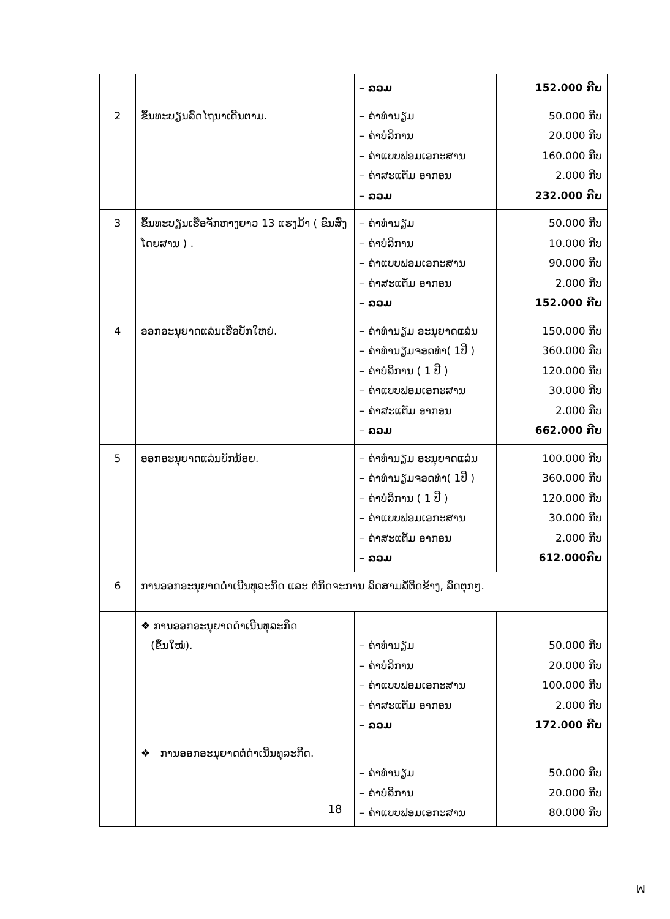| | | – ລວມ | 152.000 ກີບ |
| 2 | ຂຶ້ນທະບຽນລົດໄຖນາເດີນຕາມ. | – ຄ່າທຳນຽມ – ຄ່າບໍລິການ – ຄ່າແບບຟອມເອກະສານ – ຄ່າສະແຕັມ ອາກອນ – ລວມ | 50.000 ກີບ 20.000 ກີບ 160.000 ກີບ 2.000 ກີບ 232.000 ກີບ |
| 3 | ຂຶ້ນທະບຽນເຮືອຈັກຫາງຍາວ 13 ແຮງມ້າ ( ຂົນສົ່ງໂດຍສານ ) . | – ຄ່າທຳນຽມ – ຄ່າບໍລິການ – ຄ່າແບບຟອມເອກະສານ – ຄ່າສະແຕັມ ອາກອນ – ລວມ | 50.000 ກີບ 10.000 ກີບ 90.000 ກີບ 2.000 ກີບ 152.000 ກີບ |
| 4 | ອອກອະນຸຍາດແລ່ນເຮືອບັກໃຫຍ່. | – ຄ່າທຳນຽມ ອະນຸຍາດແລ່ນ – ຄ່າທຳນຽມຈອດທ່າ( 1ປີ ) – ຄ່າບໍລິການ ( 1 ປີ ) – ຄ່າແບບຟອມເອກະສານ – ຄ່າສະແຕັມ ອາກອນ – ລວມ | 150.000 ກີບ 360.000 ກີບ 120.000 ກີບ 30.000 ກີບ 2.000 ກີບ 662.000 ກີບ |
| 5 | ອອກອະນຸຍາດແລ່ນບັກນ້ອຍ. | – ຄ່າທຳນຽມ ອະນຸຍາດແລ່ນ – ຄ່າທຳນຽມຈອດທ່າ( 1ປີ ) – ຄ່າບໍລິການ ( 1 ປີ ) – ຄ່າແບບຟອມເອກະສານ – ຄ່າສະແຕັມ ອາກອນ – ລວມ | 100.000 ກີບ 360.000 ກີບ 120.000 ກີບ 30.000 ກີບ 2.000 ກີບ 612.000ກີບ |
| 6 | ການອອກອະນຸຍາດດຳເນີນທຸລະກິດ ແລະ ຕໍ່ກິດຈະການ ລົດສາມລໍ້ຕິດຂ້າງ, ລົດຕຸກໆ. | | |
| | ❖ ການອອກອະນຸຍາດດຳເນີນທຸລະກິດ (ຂຶ້ນໃໝ່). | – ຄ່າທຳນຽມ – ຄ່າບໍລິການ – ຄ່າແບບຟອມເອກະສານ – ຄ່າສະແຕັມ ອາກອນ – ລວມ | 50.000 ກີບ 20.000 ກີບ 100.000 ກີບ 2.000 ກີບ 172.000 ກີບ |
| | ❖ ການອອກອະນຸຍາດຕໍ່ດຳເນີນທຸລະກິດ. | – ຄ່າທຳນຽມ – ຄ່າບໍລິການ – ຄ່າແບບຟອມເອກະສານ | 50.000 ກີບ 20.000 ກີບ 80.000 ກີບ |
18
ꟽ